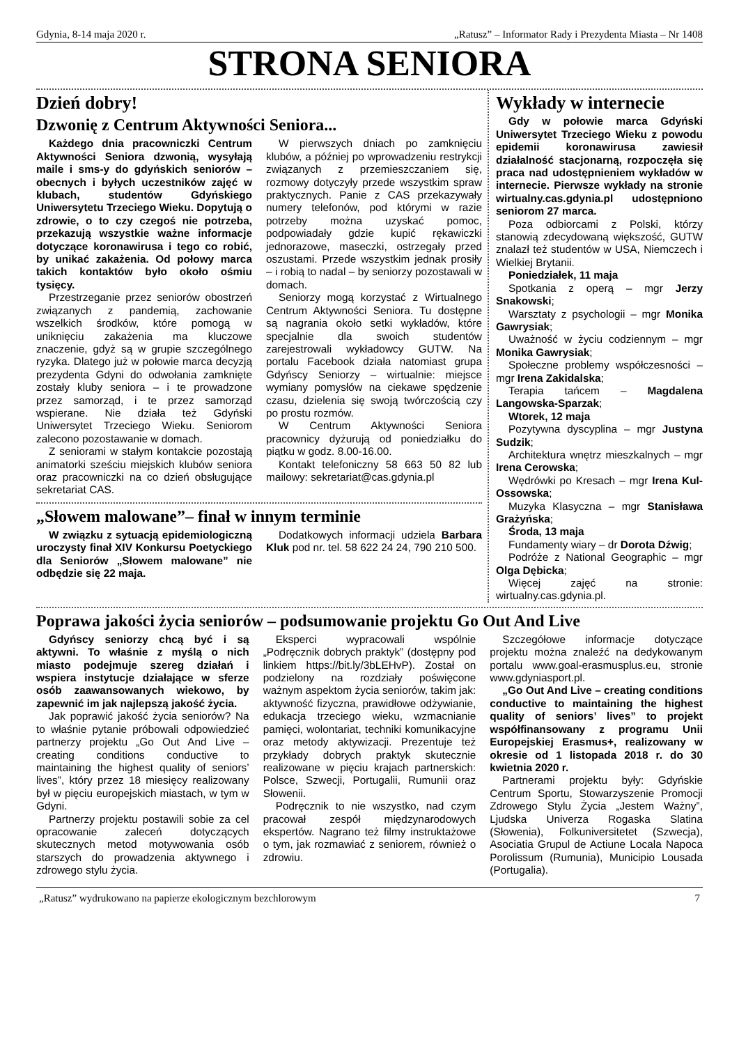Gdynia, 8-14 maja 2020 r. „Ratusz” – Informator Rady i Prezydenta Miasta – Nr 1408
STRONA SENIORA
Dzień dobry!
Dzwonię z Centrum Aktywności Seniora...
Każdego dnia pracowniczki Centrum Aktywności Seniora dzwonią, wysyłają maile i sms-y do gdyńskich seniorów – obecnych i byłych uczestników zajęć w klubach, studentów Gdyńskiego Uniwersytetu Trzeciego Wieku. Dopytują o zdrowie, o to czy czegoś nie potrzeba, przekazują wszystkie ważne informacje dotyczące koronawirusa i tego co robić, by unikać zakażenia. Od połowy marca takich kontaktów było około ośmiu tysięcy.
Przestrzeganie przez seniorów obostrzeń związanych z pandemią, zachowanie wszelkich środków, które pomogą w uniknięciu zakażenia ma kluczowe znaczenie, gdyż są w grupie szczególnego ryzyka. Dlatego już w połowie marca decyzją prezydenta Gdyni do odwołania zamknięte zostały kluby seniora – i te prowadzone przez samorząd, i te przez samorząd wspierane. Nie działa też Gdyński Uniwersytet Trzeciego Wieku. Seniorom zalecono pozostawanie w domach.
Z seniorami w stałym kontakcie pozostają animatorki sześciu miejskich klubów seniora oraz pracowniczki na co dzień obsługujące sekretariat CAS.
W pierwszych dniach po zamknięciu klubów, a później po wprowadzeniu restrykcji związanych z przemieszczaniem się, rozmowy dotyczyły przede wszystkim spraw praktycznych. Panie z CAS przekazywały numery telefonów, pod którymi w razie potrzeby można uzyskać pomoc, podpowiadały gdzie kupić rękawiczki jednorazowe, maseczki, ostrzegały przed oszustami. Przede wszystkim jednak prosiły – i robią to nadal – by seniorzy pozostawali w domach.
Seniorzy mogą korzystać z Wirtualnego Centrum Aktywności Seniora. Tu dostępne są nagrania około setki wykładów, które specjalnie dla swoich studentów zarejestrowali wykładowcy GUTW. Na portalu Facebook działa natomiast grupa Gdyńscy Seniorzy – wirtualnie: miejsce wymiany pomysłów na ciekawe spędzenie czasu, dzielenia się swoją twórczością czy po prostu rozmów.
W Centrum Aktywności Seniora pracownicy dyżurują od poniedziałku do piątku w godz. 8.00-16.00.
Kontakt telefoniczny 58 663 50 82 lub mailowy: sekretariat@cas.gdynia.pl
„Słowem malowane”– finał w innym terminie
W związku z sytuacją epidemiologiczną uroczysty finał XIV Konkursu Poetyckiego dla Seniorów „Słowem malowane” nie odbędzie się 22 maja.
Dodatkowych informacji udziela Barbara Kluk pod nr. tel. 58 622 24 24, 790 210 500.
Wykłady w internecie
Gdy w połowie marca Gdyński Uniwersytet Trzeciego Wieku z powodu epidemii koronawirusa zawiesił działalność stacjonarną, rozpoczęła się praca nad udostępnieniem wykładów w internecie. Pierwsze wykłady na stronie wirtualny.cas.gdynia.pl udostępniono seniorom 27 marca.
Poza odbiorcami z Polski, którzy stanowią zdecydowaną większość, GUTW znalazł też studentów w USA, Niemczech i Wielkiej Brytanii.
Poniedziałek, 11 maja
Spotkania z operą – mgr Jerzy Snakowski;
Warsztaty z psychologii – mgr Monika Gawrysiak;
Uważność w życiu codziennym – mgr Monika Gawrysiak;
Społeczne problemy współczesności – mgr Irena Zakidalska;
Terapia tańcem – Magdalena Langowska-Sparzak;
Wtorek, 12 maja
Pozytywna dyscyplina – mgr Justyna Sudzik;
Architektura wnętrz mieszkalnych – mgr Irena Cerowska;
Wędrówki po Kresach – mgr Irena Kul-Ossowska;
Muzyka Klasyczna – mgr Stanisława Grażyńska;
Środa, 13 maja
Fundamenty wiary – dr Dorota Dźwig;
Podróże z National Geographic – mgr Olga Dębicka;
Więcej zajęć na stronie: wirtualny.cas.gdynia.pl.
Poprawa jakości życia seniorów – podsumowanie projektu Go Out And Live
Gdyńscy seniorzy chcą być i są aktywni. To właśnie z myślą o nich miasto podejmuje szereg działań i wspiera instytucje działające w sferze osób zaawansowanych wiekowo, by zapewnić im jak najlepszą jakość życia.
Jak poprawić jakość życia seniorów? Na to właśnie pytanie próbowali odpowiedzieć partnerzy projektu „Go Out And Live – creating conditions conductive to maintaining the highest quality of seniors’ lives”, który przez 18 miesięcy realizowany był w pięciu europejskich miastach, w tym w Gdyni.
Partnerzy projektu postawili sobie za cel opracowanie zaleceń dotyczących skutecznych metod motywowania osób starszych do prowadzenia aktywnego i zdrowego stylu życia.
Eksperci wypracowali wspólnie „Podręcznik dobrych praktyk” (dostępny pod linkiem https://bit.ly/3bLEHvP). Został on podzielony na rozdziały poświęcone ważnym aspektom życia seniorów, takim jak: aktywność fizyczna, prawidłowe odżywianie, edukacja trzeciego wieku, wzmacnianie pamięci, wolontariat, techniki komunikacyjne oraz metody aktywizacji. Prezentuje też przykłady dobrych praktyk skutecznie realizowane w pięciu krajach partnerskich: Polsce, Szwecji, Portugalii, Rumunii oraz Słowenii.
Podręcznik to nie wszystko, nad czym pracował zespół międzynarodowych ekspertów. Nagrano też filmy instruktażowe o tym, jak rozmawiać z seniorem, również o zdrowiu.
Szczegółowe informacje dotyczące projektu można znaleźć na dedykowanym portalu www.goal-erasmusplus.eu, stronie www.gdyniasport.pl.
„Go Out And Live – creating conditions conductive to maintaining the highest quality of seniors’ lives” to projekt współfinansowany z programu Unii Europejskiej Erasmus+, realizowany w okresie od 1 listopada 2018 r. do 30 kwietnia 2020 r.
Partnerami projektu były: Gdyńskie Centrum Sportu, Stowarzyszenie Promocji Zdrowego Stylu Życia „Jestem Ważny”, Ljudska Univerza Rogaska Slatina (Słowenia), Folkuniversitetet (Szwecja), Asociatia Grupul de Actiune Locala Napoca Porolissum (Rumunia), Municipio Lousada (Portugalia).
„Ratusz” wydrukowano na papierze ekologicznym bezchlorowym 7